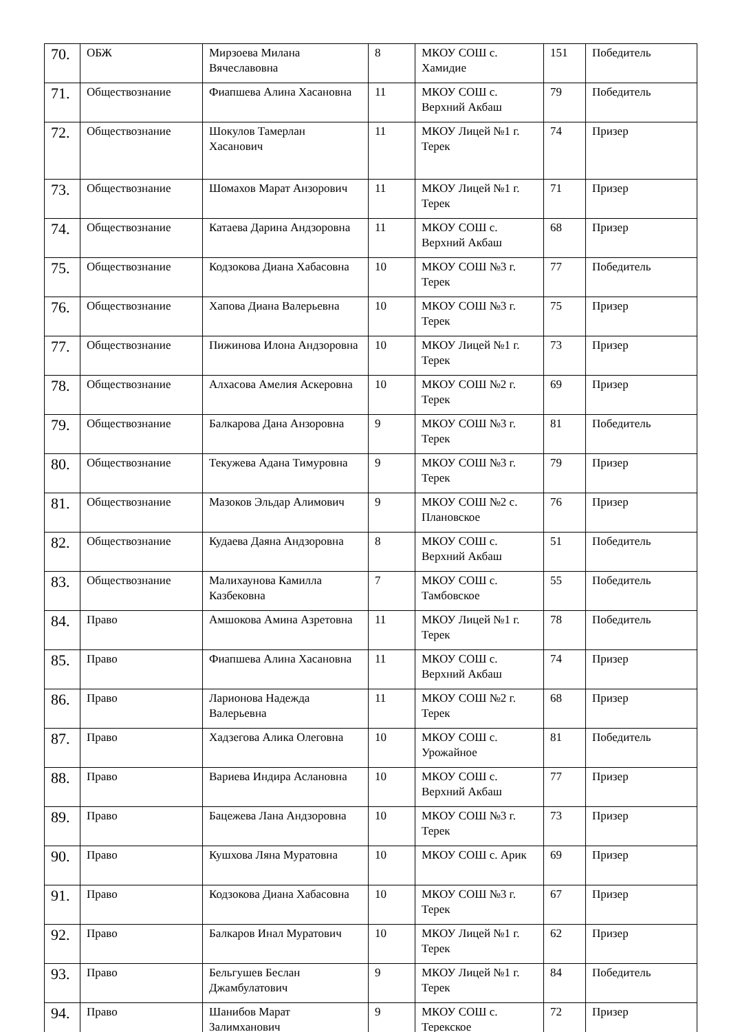| 70. | ОБЖ | Мирзоева Милана Вячеславовна | 8 | МКОУ СОШ с. Хамидие | 151 | Победитель |
| 71. | Обществознание | Фиапшева Алина Хасановна | 11 | МКОУ СОШ с. Верхний Акбаш | 79 | Победитель |
| 72. | Обществознание | Шокулов Тамерлан Хасанович | 11 | МКОУ Лицей №1 г. Терек | 74 | Призер |
| 73. | Обществознание | Шомахов Марат Анзорович | 11 | МКОУ Лицей №1 г. Терек | 71 | Призер |
| 74. | Обществознание | Катаева Дарина Андзоровна | 11 | МКОУ СОШ с. Верхний Акбаш | 68 | Призер |
| 75. | Обществознание | Кодзокова Диана Хабасовна | 10 | МКОУ СОШ №3 г. Терек | 77 | Победитель |
| 76. | Обществознание | Хапова Диана Валерьевна | 10 | МКОУ СОШ №3 г. Терек | 75 | Призер |
| 77. | Обществознание | Пижинова Илона Андзоровна | 10 | МКОУ Лицей №1 г. Терек | 73 | Призер |
| 78. | Обществознание | Алхасова Амелия Аскеровна | 10 | МКОУ СОШ №2 г. Терек | 69 | Призер |
| 79. | Обществознание | Балкарова Дана Анзоровна | 9 | МКОУ СОШ №3 г. Терек | 81 | Победитель |
| 80. | Обществознание | Текужева Адана Тимуровна | 9 | МКОУ СОШ №3 г. Терек | 79 | Призер |
| 81. | Обществознание | Мазоков Эльдар Алимович | 9 | МКОУ СОШ №2 с. Плановское | 76 | Призер |
| 82. | Обществознание | Кудаева Даяна Андзоровна | 8 | МКОУ СОШ с. Верхний Акбаш | 51 | Победитель |
| 83. | Обществознание | Малихаунова Камилла Казбековна | 7 | МКОУ СОШ с. Тамбовское | 55 | Победитель |
| 84. | Право | Амшокова Амина Азретовна | 11 | МКОУ Лицей №1 г. Терек | 78 | Победитель |
| 85. | Право | Фиапшева Алина Хасановна | 11 | МКОУ СОШ с. Верхний Акбаш | 74 | Призер |
| 86. | Право | Ларионова Надежда Валерьевна | 11 | МКОУ СОШ №2 г. Терек | 68 | Призер |
| 87. | Право | Хадзегова Алика Олеговна | 10 | МКОУ СОШ с. Урожайное | 81 | Победитель |
| 88. | Право | Вариева Индира Аслановна | 10 | МКОУ СОШ с. Верхний Акбаш | 77 | Призер |
| 89. | Право | Бацежева Лана Андзоровна | 10 | МКОУ СОШ №3 г. Терек | 73 | Призер |
| 90. | Право | Кушхова Ляна Муратовна | 10 | МКОУ СОШ с. Арик | 69 | Призер |
| 91. | Право | Кодзокова Диана Хабасовна | 10 | МКОУ СОШ №3 г. Терек | 67 | Призер |
| 92. | Право | Балкаров Инал Муратович | 10 | МКОУ Лицей №1 г. Терек | 62 | Призер |
| 93. | Право | Бельгушев Беслан Джамбулатович | 9 | МКОУ Лицей №1 г. Терек | 84 | Победитель |
| 94. | Право | Шанибов Марат Залимханович | 9 | МКОУ СОШ с. Терекское | 72 | Призер |